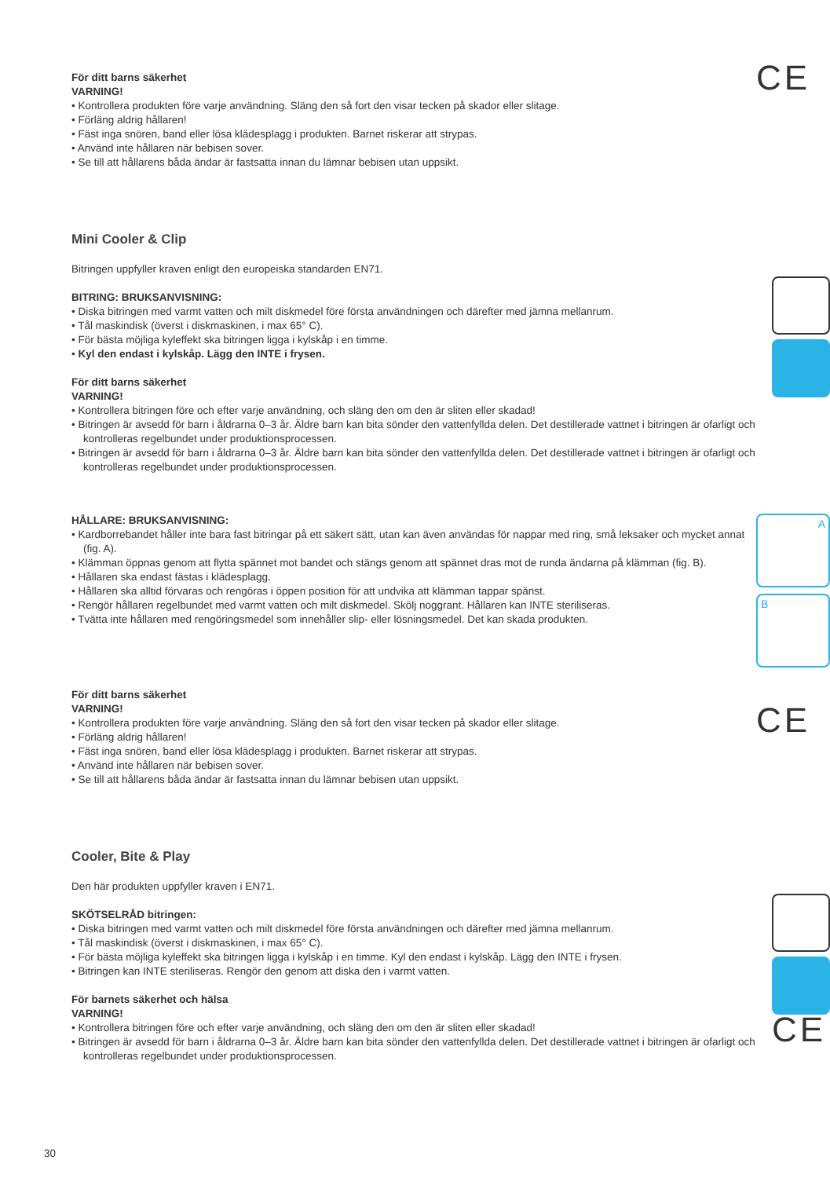För ditt barns säkerhet
VARNING!
• Kontrollera produkten före varje användning. Släng den så fort den visar tecken på skador eller slitage.
• Förläng aldrig hållaren!
• Fäst inga snören, band eller lösa klädesplagg i produkten. Barnet riskerar att strypas.
• Använd inte hållaren när bebisen sover.
• Se till att hållarens båda ändar är fastsatta innan du lämnar bebisen utan uppsikt.
CE
Mini Cooler & Clip
Bitringen uppfyller kraven enligt den europeiska standarden EN71.
BITRING: BRUKSANVISNING:
• Diska bitringen med varmt vatten och milt diskmedel före första användningen och därefter med jämna mellanrum.
• Tål maskindisk (överst i diskmaskinen, i max 65° C).
• För bästa möjliga kyleffekt ska bitringen ligga i kylskåp i en timme.
• Kyl den endast i kylskåp. Lägg den INTE i frysen.
För ditt barns säkerhet
VARNING!
• Kontrollera bitringen före och efter varje användning, och släng den om den är sliten eller skadad!
• Bitringen är avsedd för barn i åldrarna 0–3 år. Äldre barn kan bita sönder den vattenfyllda delen. Det destillerade vattnet i bitringen är ofarligt och kontrolleras regelbundet under produktionsprocessen.
• Bitringen är avsedd för barn i åldrarna 0–3 år. Äldre barn kan bita sönder den vattenfyllda delen. Det destillerade vattnet i bitringen är ofarligt och kontrolleras regelbundet under produktionsprocessen.
HÅLLARE: BRUKSANVISNING:
• Kardborrebandet håller inte bara fast bitringar på ett säkert sätt, utan kan även användas för nappar med ring, små leksaker och mycket annat (fig. A).
• Klämman öppnas genom att flytta spännet mot bandet och stängs genom att spännet dras mot de runda ändarna på klämman (fig. B).
• Hållaren ska endast fästas i klädesplagg.
• Hållaren ska alltid förvaras och rengöras i öppen position för att undvika att klämman tappar spänst.
• Rengör hållaren regelbundet med varmt vatten och milt diskmedel. Skölj noggrant. Hållaren kan INTE steriliseras.
• Tvätta inte hållaren med rengöringsmedel som innehåller slip- eller lösningsmedel. Det kan skada produkten.
A
B
För ditt barns säkerhet
VARNING!
• Kontrollera produkten före varje användning. Släng den så fort den visar tecken på skador eller slitage.
• Förläng aldrig hållaren!
• Fäst inga snören, band eller lösa klädesplagg i produkten. Barnet riskerar att strypas.
• Använd inte hållaren när bebisen sover.
• Se till att hållarens båda ändar är fastsatta innan du lämnar bebisen utan uppsikt.
CE
Cooler, Bite & Play
Den här produkten uppfyller kraven i EN71.
SKÖTSELRÅD bitringen:
• Diska bitringen med varmt vatten och milt diskmedel före första användningen och därefter med jämna mellanrum.
• Tål maskindisk (överst i diskmaskinen, i max 65° C).
• För bästa möjliga kyleffekt ska bitringen ligga i kylskåp i en timme. Kyl den endast i kylskåp. Lägg den INTE i frysen.
• Bitringen kan INTE steriliseras. Rengör den genom att diska den i varmt vatten.
För barnets säkerhet och hälsa
VARNING!
• Kontrollera bitringen före och efter varje användning, och släng den om den är sliten eller skadad!
• Bitringen är avsedd för barn i åldrarna 0–3 år. Äldre barn kan bita sönder den vattenfyllda delen. Det destillerade vattnet i bitringen är ofarligt och kontrolleras regelbundet under produktionsprocessen.
CE
30